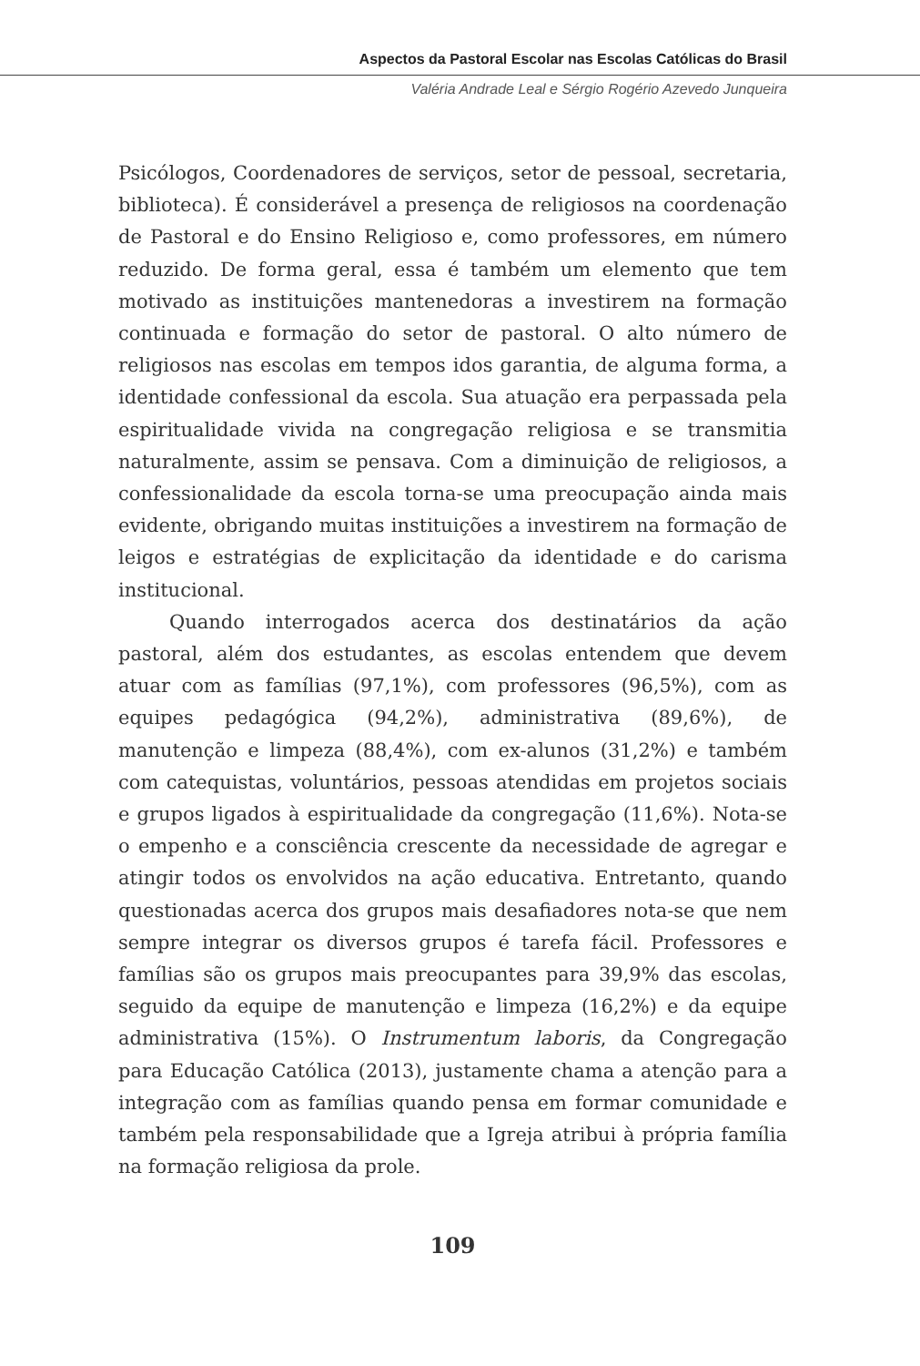Aspectos da Pastoral Escolar nas Escolas Católicas do Brasil
Valéria Andrade Leal e Sérgio Rogério Azevedo Junqueira
Psicólogos, Coordenadores de serviços, setor de pessoal, secretaria, biblioteca). É considerável a presença de religiosos na coordenação de Pastoral e do Ensino Religioso e, como professores, em número reduzido. De forma geral, essa é também um elemento que tem motivado as instituições mantenedoras a investirem na formação continuada e formação do setor de pastoral. O alto número de religiosos nas escolas em tempos idos garantia, de alguma forma, a identidade confessional da escola. Sua atuação era perpassada pela espiritualidade vivida na congregação religiosa e se transmitia naturalmente, assim se pensava. Com a diminuição de religiosos, a confessionalidade da escola torna-se uma preocupação ainda mais evidente, obrigando muitas instituições a investirem na formação de leigos e estratégias de explicitação da identidade e do carisma institucional.
Quando interrogados acerca dos destinatários da ação pastoral, além dos estudantes, as escolas entendem que devem atuar com as famílias (97,1%), com professores (96,5%), com as equipes pedagógica (94,2%), administrativa (89,6%), de manutenção e limpeza (88,4%), com ex-alunos (31,2%) e também com catequistas, voluntários, pessoas atendidas em projetos sociais e grupos ligados à espiritualidade da congregação (11,6%). Nota-se o empenho e a consciência crescente da necessidade de agregar e atingir todos os envolvidos na ação educativa. Entretanto, quando questionadas acerca dos grupos mais desafiadores nota-se que nem sempre integrar os diversos grupos é tarefa fácil. Professores e famílias são os grupos mais preocupantes para 39,9% das escolas, seguido da equipe de manutenção e limpeza (16,2%) e da equipe administrativa (15%). O Instrumentum laboris, da Congregação para Educação Católica (2013), justamente chama a atenção para a integração com as famílias quando pensa em formar comunidade e também pela responsabilidade que a Igreja atribui à própria família na formação religiosa da prole.
109